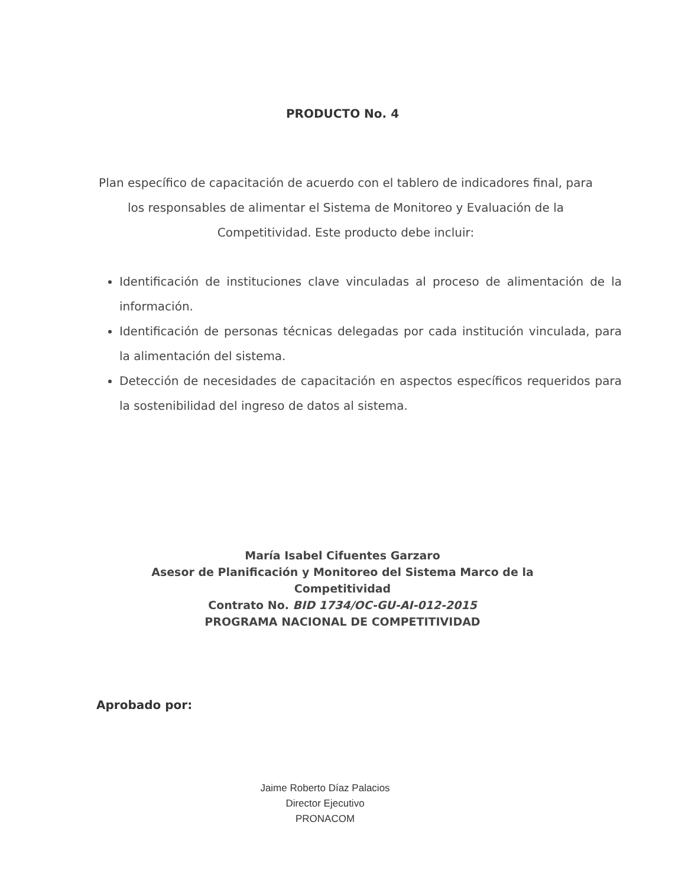PRODUCTO No. 4
Plan específico de capacitación de acuerdo con el tablero de indicadores final, para los responsables de alimentar el Sistema de Monitoreo y Evaluación de la Competitividad. Este producto debe incluir:
Identificación de instituciones clave vinculadas al proceso de alimentación de la información.
Identificación de personas técnicas delegadas por cada institución vinculada, para la alimentación del sistema.
Detección de necesidades de capacitación en aspectos específicos requeridos para la sostenibilidad del ingreso de datos al sistema.
María Isabel Cifuentes Garzaro
Asesor de Planificación y Monitoreo del Sistema Marco de la
Competitividad
Contrato No. BID 1734/OC-GU-AI-012-2015
PROGRAMA NACIONAL DE COMPETITIVIDAD
Aprobado por:
Jaime Roberto Díaz Palacios
Director Ejecutivo
PRONACOM